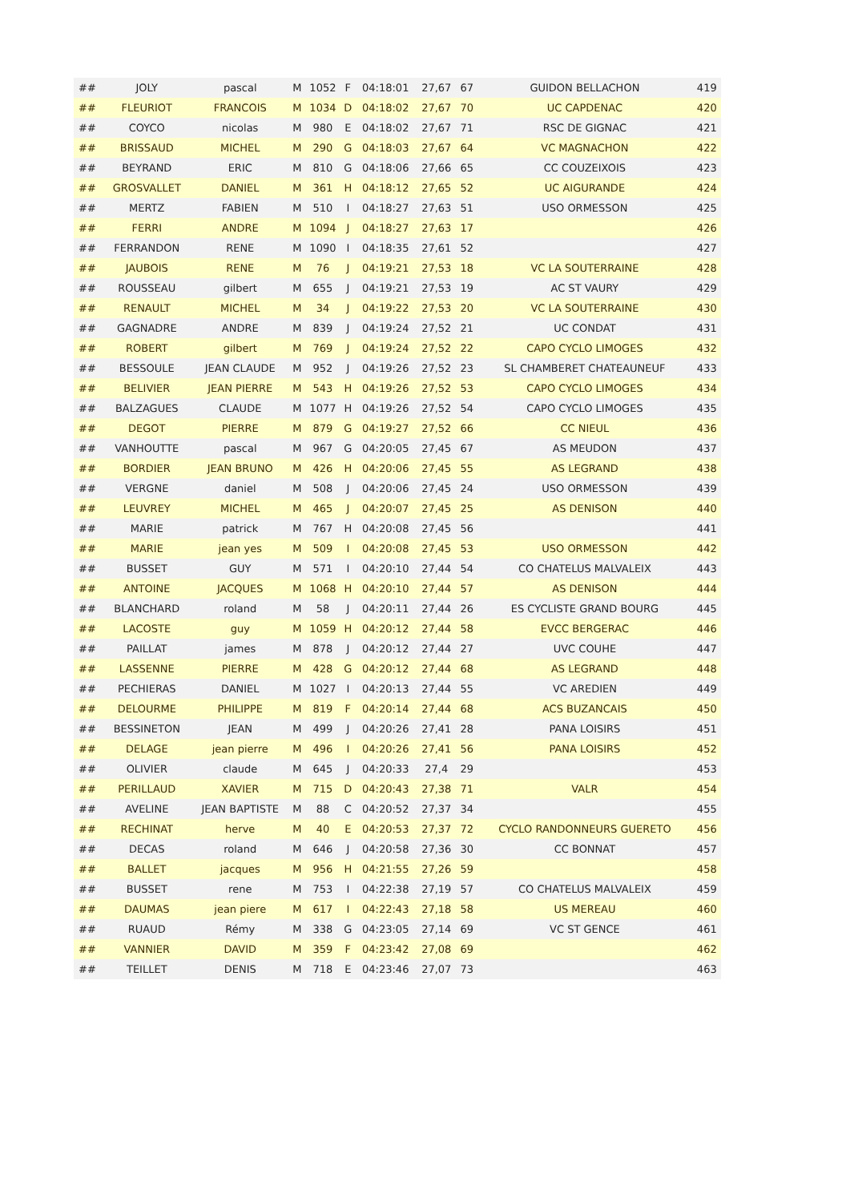| ## | JOLY | pascal | M | 1052 | F | 04:18:01 | 27,67 | 67 | GUIDON BELLACHON | 419 |
| ## | FLEURIOT | FRANCOIS | M | 1034 | D | 04:18:02 | 27,67 | 70 | UC CAPDENAC | 420 |
| ## | COYCO | nicolas | M | 980 | E | 04:18:02 | 27,67 | 71 | RSC DE GIGNAC | 421 |
| ## | BRISSAUD | MICHEL | M | 290 | G | 04:18:03 | 27,67 | 64 | VC MAGNACHON | 422 |
| ## | BEYRAND | ERIC | M | 810 | G | 04:18:06 | 27,66 | 65 | CC COUZEIXOIS | 423 |
| ## | GROSVALLET | DANIEL | M | 361 | H | 04:18:12 | 27,65 | 52 | UC AIGURANDE | 424 |
| ## | MERTZ | FABIEN | M | 510 | I | 04:18:27 | 27,63 | 51 | USO ORMESSON | 425 |
| ## | FERRI | ANDRE | M | 1094 | J | 04:18:27 | 27,63 | 17 | | 426 |
| ## | FERRANDON | RENE | M | 1090 | I | 04:18:35 | 27,61 | 52 | | 427 |
| ## | JAUBOIS | RENE | M | 76 | J | 04:19:21 | 27,53 | 18 | VC LA SOUTERRAINE | 428 |
| ## | ROUSSEAU | gilbert | M | 655 | J | 04:19:21 | 27,53 | 19 | AC ST VAURY | 429 |
| ## | RENAULT | MICHEL | M | 34 | J | 04:19:22 | 27,53 | 20 | VC LA SOUTERRAINE | 430 |
| ## | GAGNADRE | ANDRE | M | 839 | J | 04:19:24 | 27,52 | 21 | UC CONDAT | 431 |
| ## | ROBERT | gilbert | M | 769 | J | 04:19:24 | 27,52 | 22 | CAPO CYCLO LIMOGES | 432 |
| ## | BESSOULE | JEAN CLAUDE | M | 952 | J | 04:19:26 | 27,52 | 23 | SL CHAMBERET CHATEAUNEUF | 433 |
| ## | BELIVIER | JEAN PIERRE | M | 543 | H | 04:19:26 | 27,52 | 53 | CAPO CYCLO LIMOGES | 434 |
| ## | BALZAGUES | CLAUDE | M | 1077 | H | 04:19:26 | 27,52 | 54 | CAPO CYCLO LIMOGES | 435 |
| ## | DEGOT | PIERRE | M | 879 | G | 04:19:27 | 27,52 | 66 | CC NIEUL | 436 |
| ## | VANHOUTTE | pascal | M | 967 | G | 04:20:05 | 27,45 | 67 | AS MEUDON | 437 |
| ## | BORDIER | JEAN BRUNO | M | 426 | H | 04:20:06 | 27,45 | 55 | AS LEGRAND | 438 |
| ## | VERGNE | daniel | M | 508 | J | 04:20:06 | 27,45 | 24 | USO ORMESSON | 439 |
| ## | LEUVREY | MICHEL | M | 465 | J | 04:20:07 | 27,45 | 25 | AS DENISON | 440 |
| ## | MARIE | patrick | M | 767 | H | 04:20:08 | 27,45 | 56 | | 441 |
| ## | MARIE | jean yes | M | 509 | I | 04:20:08 | 27,45 | 53 | USO ORMESSON | 442 |
| ## | BUSSET | GUY | M | 571 | I | 04:20:10 | 27,44 | 54 | CO CHATELUS MALVALEIX | 443 |
| ## | ANTOINE | JACQUES | M | 1068 | H | 04:20:10 | 27,44 | 57 | AS DENISON | 444 |
| ## | BLANCHARD | roland | M | 58 | J | 04:20:11 | 27,44 | 26 | ES CYCLISTE GRAND BOURG | 445 |
| ## | LACOSTE | guy | M | 1059 | H | 04:20:12 | 27,44 | 58 | EVCC BERGERAC | 446 |
| ## | PAILLAT | james | M | 878 | J | 04:20:12 | 27,44 | 27 | UVC COUHE | 447 |
| ## | LASSENNE | PIERRE | M | 428 | G | 04:20:12 | 27,44 | 68 | AS LEGRAND | 448 |
| ## | PECHIERAS | DANIEL | M | 1027 | I | 04:20:13 | 27,44 | 55 | VC AREDIEN | 449 |
| ## | DELOURME | PHILIPPE | M | 819 | F | 04:20:14 | 27,44 | 68 | ACS BUZANCAIS | 450 |
| ## | BESSINETON | JEAN | M | 499 | J | 04:20:26 | 27,41 | 28 | PANA LOISIRS | 451 |
| ## | DELAGE | jean pierre | M | 496 | I | 04:20:26 | 27,41 | 56 | PANA LOISIRS | 452 |
| ## | OLIVIER | claude | M | 645 | J | 04:20:33 | 27,4 | 29 | | 453 |
| ## | PERILLAUD | XAVIER | M | 715 | D | 04:20:43 | 27,38 | 71 | VALR | 454 |
| ## | AVELINE | JEAN BAPTISTE | M | 88 | C | 04:20:52 | 27,37 | 34 | | 455 |
| ## | RECHINAT | herve | M | 40 | E | 04:20:53 | 27,37 | 72 | CYCLO RANDONNEURS GUERETO | 456 |
| ## | DECAS | roland | M | 646 | J | 04:20:58 | 27,36 | 30 | CC BONNAT | 457 |
| ## | BALLET | jacques | M | 956 | H | 04:21:55 | 27,26 | 59 | | 458 |
| ## | BUSSET | rene | M | 753 | I | 04:22:38 | 27,19 | 57 | CO CHATELUS MALVALEIX | 459 |
| ## | DAUMAS | jean piere | M | 617 | I | 04:22:43 | 27,18 | 58 | US MEREAU | 460 |
| ## | RUAUD | Rémy | M | 338 | G | 04:23:05 | 27,14 | 69 | VC ST GENCE | 461 |
| ## | VANNIER | DAVID | M | 359 | F | 04:23:42 | 27,08 | 69 | | 462 |
| ## | TEILLET | DENIS | M | 718 | E | 04:23:46 | 27,07 | 73 | | 463 |